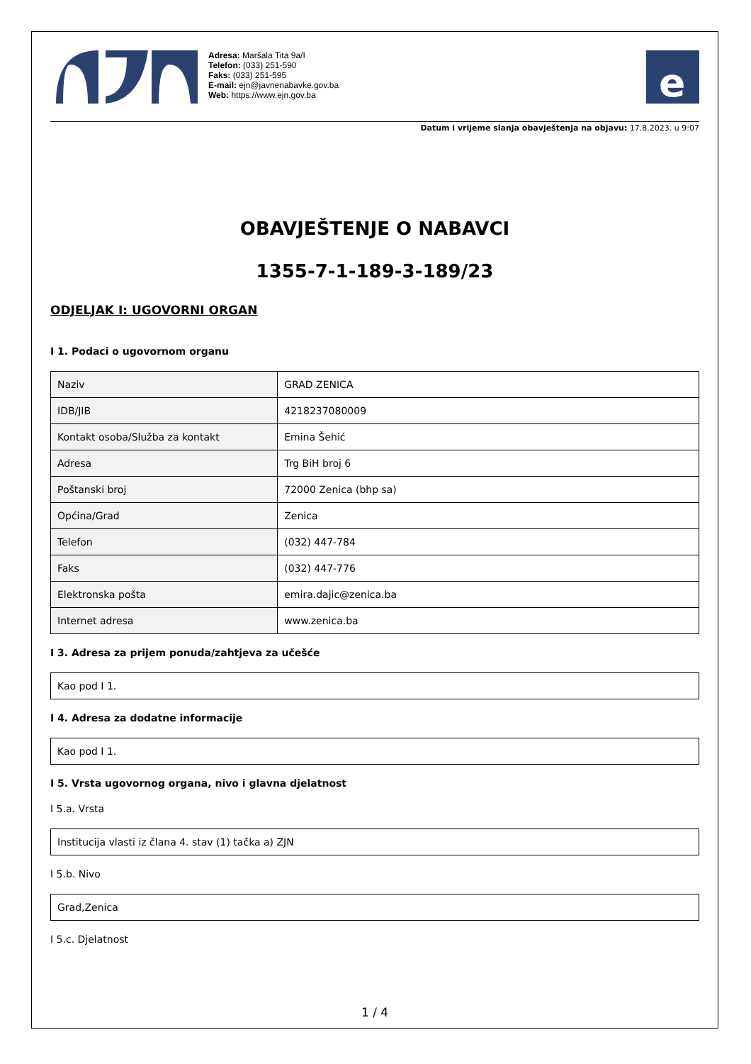Adresa: Maršala Tita 9a/I
Telefon: (033) 251-590
Faks: (033) 251-595
E-mail: ejn@javnenabavke.gov.ba
Web: https://www.ejn.gov.ba
e
Datum i vrijeme slanja obavještenja na objavu: 17.8.2023. u 9:07
OBAVJEŠTENJE O NABAVCI
1355-7-1-189-3-189/23
ODJELJAK I: UGOVORNI ORGAN
I 1. Podaci o ugovornom organu
| Naziv | GRAD ZENICA |
| IDB/JIB | 4218237080009 |
| Kontakt osoba/Služba za kontakt | Emina Šehić |
| Adresa | Trg BiH broj 6 |
| Poštanski broj | 72000 Zenica (bhp sa) |
| Općina/Grad | Zenica |
| Telefon | (032) 447-784 |
| Faks | (032) 447-776 |
| Elektronska pošta | emira.dajic@zenica.ba |
| Internet adresa | www.zenica.ba |
I 3. Adresa za prijem ponuda/zahtjeva za učešće
| Kao pod I 1. |
I 4. Adresa za dodatne informacije
| Kao pod I 1. |
I 5. Vrsta ugovornog organa, nivo i glavna djelatnost
I 5.a. Vrsta
| Institucija vlasti iz člana 4. stav (1) tačka a) ZJN |
I 5.b. Nivo
| Grad,Zenica |
I 5.c. Djelatnost
1 / 4